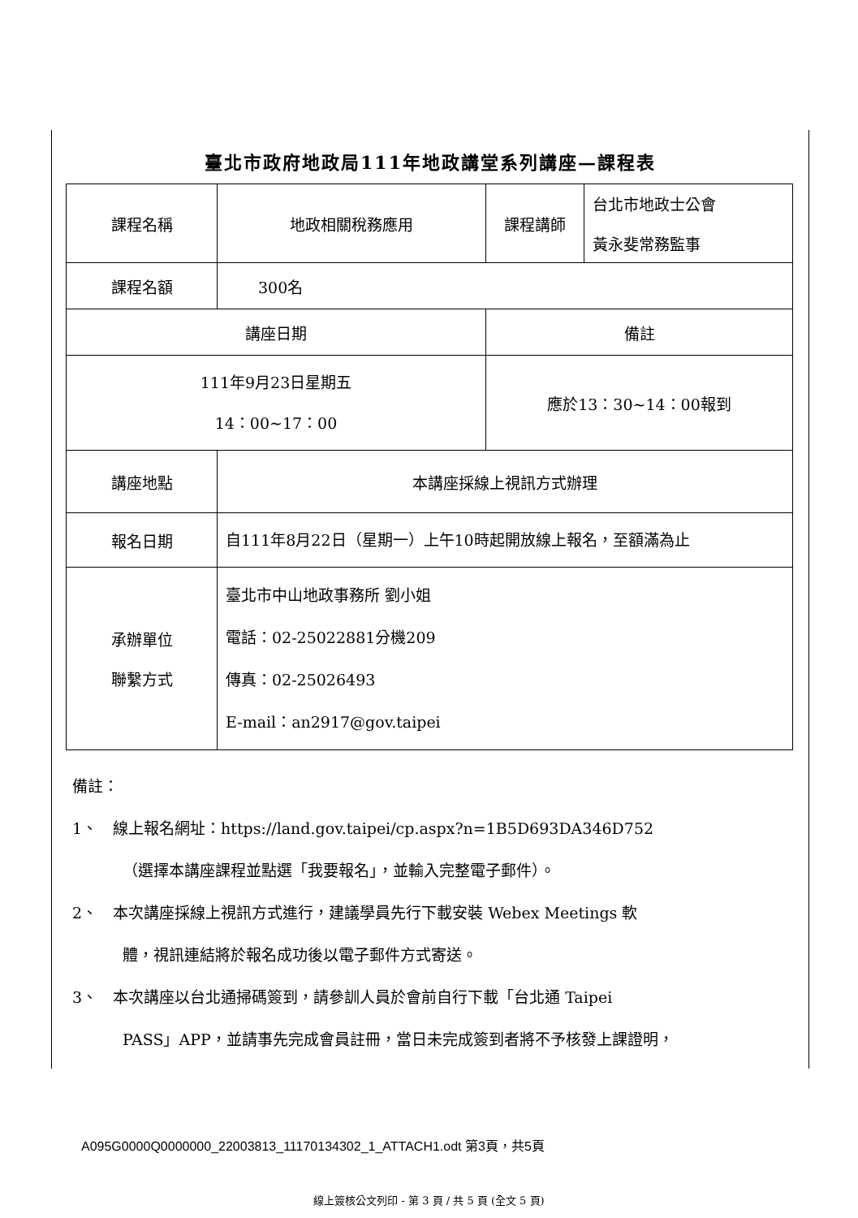臺北市政府地政局111年地政講堂系列講座—課程表
| 課程名稱 | 地政相關稅務應用 | 課程講師 | 台北市地政士公會 黃永斐常務監事 |
| 課程名額 | 300名 | | |
| 講座日期 | | 備註 | |
| 111年9月23日星期五 14：00~17：00 | | 應於13：30~14：00報到 | |
| 講座地點 | 本講座採線上視訊方式辦理 | | |
| 報名日期 | 自111年8月22日（星期一）上午10時起開放線上報名，至額滿為止 | | |
| 承辦單位 聯繫方式 | 臺北市中山地政事務所 劉小姐 電話：02-25022881分機209 傳真：02-25026493 E-mail：an2917@gov.taipei | | |
備註：
1、　線上報名網址：https://land.gov.taipei/cp.aspx?n=1B5D693DA346D752
（選擇本講座課程並點選「我要報名」，並輸入完整電子郵件）。
2、　本次講座採線上視訊方式進行，建議學員先行下載安裝 Webex Meetings 軟
體，視訊連結將於報名成功後以電子郵件方式寄送。
3、　本次講座以台北通掃碼簽到，請參訓人員於會前自行下載「台北通 Taipei
PASS」APP，並請事先完成會員註冊，當日未完成簽到者將不予核發上課證明，
A095G0000Q0000000_22003813_11170134302_1_ATTACH1.odt 第3頁，共5頁
線上簽核公文列印 - 第 3 頁 / 共 5 頁 (全文 5 頁)